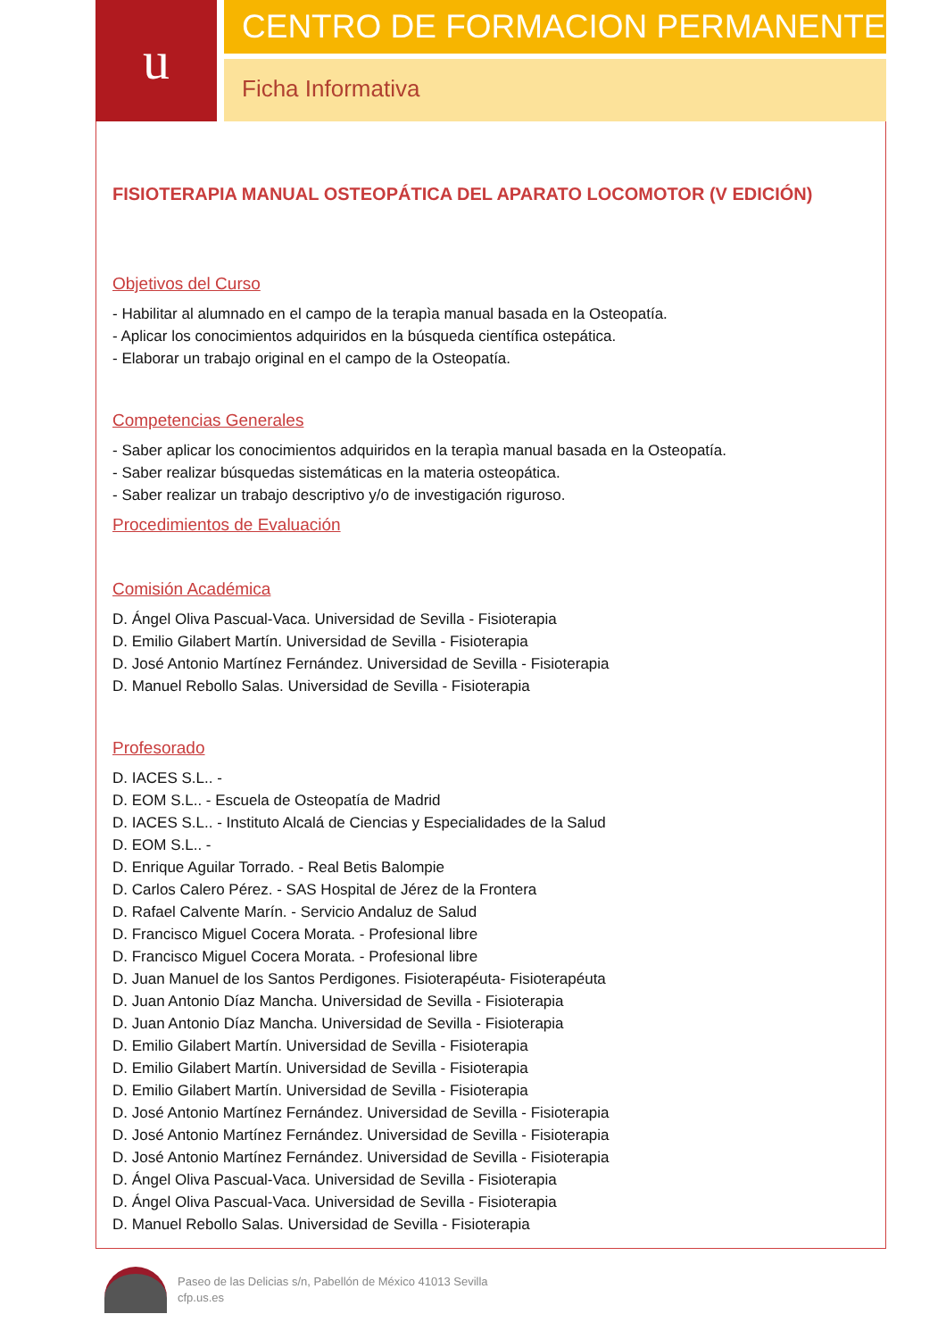u
CENTRO DE FORMACION PERMANENTE
Ficha Informativa
FISIOTERAPIA MANUAL OSTEOPÁTICA DEL APARATO LOCOMOTOR (V EDICIÓN)
Objetivos del Curso
- Habilitar al alumnado en el campo de la terapìa manual basada en la Osteopatía.
- Aplicar los conocimientos adquiridos en la búsqueda científica ostepática.
- Elaborar un trabajo original en el campo de la Osteopatía.
Competencias Generales
- Saber aplicar los conocimientos adquiridos en la terapìa manual basada en la Osteopatía.
- Saber realizar búsquedas sistemáticas en la materia osteopática.
- Saber realizar un trabajo descriptivo y/o de investigación riguroso.
Procedimientos de Evaluación
Comisión Académica
D. Ángel Oliva Pascual-Vaca. Universidad de Sevilla - Fisioterapia
D. Emilio Gilabert Martín. Universidad de Sevilla - Fisioterapia
D. José Antonio Martínez Fernández. Universidad de Sevilla - Fisioterapia
D. Manuel Rebollo Salas. Universidad de Sevilla - Fisioterapia
Profesorado
D. IACES S.L.. -
D. EOM S.L.. - Escuela de Osteopatía de Madrid
D. IACES S.L.. - Instituto Alcalá de Ciencias y Especialidades de la Salud
D. EOM S.L.. -
D. Enrique Aguilar Torrado. - Real Betis Balompie
D. Carlos Calero Pérez. - SAS Hospital de Jérez de la Frontera
D. Rafael Calvente Marín. - Servicio Andaluz de Salud
D. Francisco Miguel Cocera Morata. - Profesional libre
D. Francisco Miguel Cocera Morata. - Profesional libre
D. Juan Manuel de los Santos Perdigones. Fisioterapéuta- Fisioterapéuta
D. Juan Antonio Díaz Mancha. Universidad de Sevilla - Fisioterapia
D. Juan Antonio Díaz Mancha. Universidad de Sevilla - Fisioterapia
D. Emilio Gilabert Martín. Universidad de Sevilla - Fisioterapia
D. Emilio Gilabert Martín. Universidad de Sevilla - Fisioterapia
D. Emilio Gilabert Martín. Universidad de Sevilla - Fisioterapia
D. José Antonio Martínez Fernández. Universidad de Sevilla - Fisioterapia
D. José Antonio Martínez Fernández. Universidad de Sevilla - Fisioterapia
D. José Antonio Martínez Fernández. Universidad de Sevilla - Fisioterapia
D. Ángel Oliva Pascual-Vaca. Universidad de Sevilla - Fisioterapia
D. Ángel Oliva Pascual-Vaca. Universidad de Sevilla - Fisioterapia
D. Manuel Rebollo Salas. Universidad de Sevilla - Fisioterapia
Paseo de las Delicias s/n, Pabellón de México 41013 Sevilla
cfp.us.es